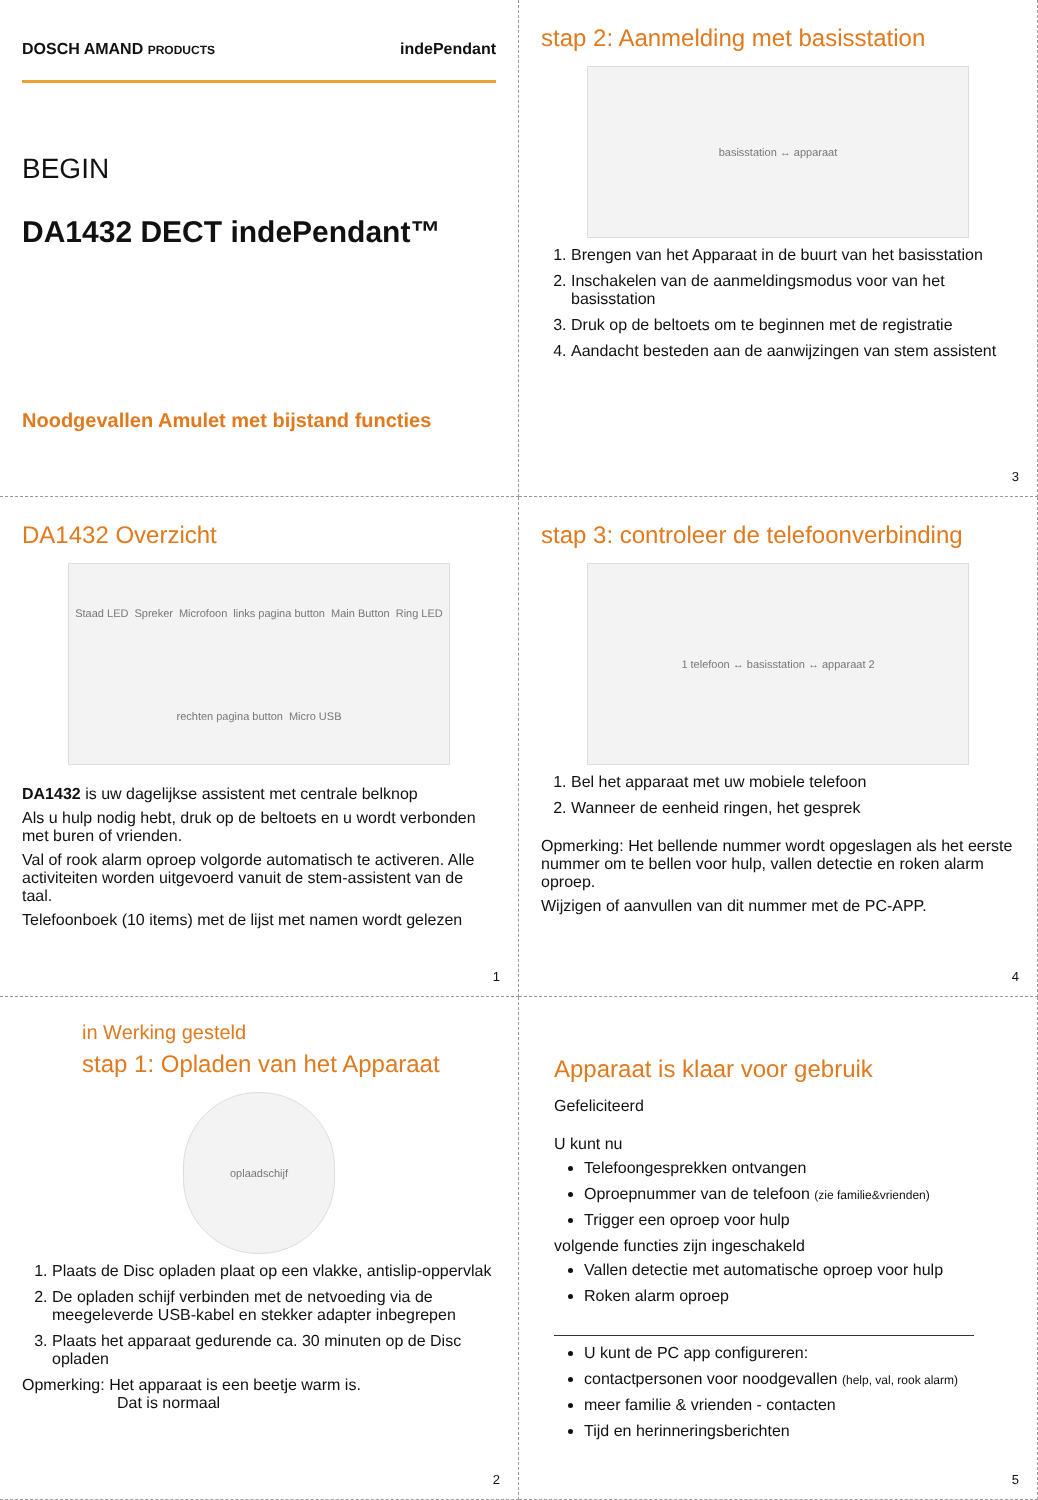DOSCH AMAND PRODUCTS indePendant
BEGIN
DA1432 DECT indePendant™
Noodgevallen Amulet met bijstand functies
stap 2: Aanmelding met basisstation
basisstation ↔ apparaat
1. Brengen van het Apparaat in de buurt van het basisstation
2. Inschakelen van de aanmeldingsmodus voor van het basisstation
3. Druk op de beltoets om te beginnen met de registratie
4. Aandacht besteden aan de aanwijzingen van stem assistent
3
DA1432 Overzicht
Staad LED Spreker Microfoon links pagina button Main Button Ring LED rechten pagina button Micro USB
DA1432 is uw dagelijkse assistent met centrale belknop
Als u hulp nodig hebt, druk op de beltoets en u wordt verbonden met buren of vrienden.
Val of rook alarm oproep volgorde automatisch te activeren. Alle activiteiten worden uitgevoerd vanuit de stem-assistent van de taal.
Telefoonboek (10 items) met de lijst met namen wordt gelezen
1
stap 3: controleer de telefoonverbinding
1 telefoon ↔ basisstation ↔ apparaat 2
1. Bel het apparaat met uw mobiele telefoon
2. Wanneer de eenheid ringen, het gesprek
Opmerking: Het bellende nummer wordt opgeslagen als het eerste nummer om te bellen voor hulp, vallen detectie en roken alarm oproep.
Wijzigen of aanvullen van dit nummer met de PC-APP.
4
in Werking gesteld
stap 1: Opladen van het Apparaat
oplaadschijf
1. Plaats de Disc opladen plaat op een vlakke, antislip-oppervlak
2. De opladen schijf verbinden met de netvoeding via de meegeleverde USB-kabel en stekker adapter inbegrepen
3. Plaats het apparaat gedurende ca. 30 minuten op de Disc opladen
Opmerking: Het apparaat is een beetje warm is.
Dat is normaal
2
Apparaat is klaar voor gebruik
Gefeliciteerd
U kunt nu
Telefoongesprekken ontvangen
Oproepnummer van de telefoon (zie familie&vrienden)
Trigger een oproep voor hulp
volgende functies zijn ingeschakeld
Vallen detectie met automatische oproep voor hulp
Roken alarm oproep
U kunt de PC app configureren:
contactpersonen voor noodgevallen (help, val, rook alarm)
meer familie & vrienden - contacten
Tijd en herinneringsberichten
5